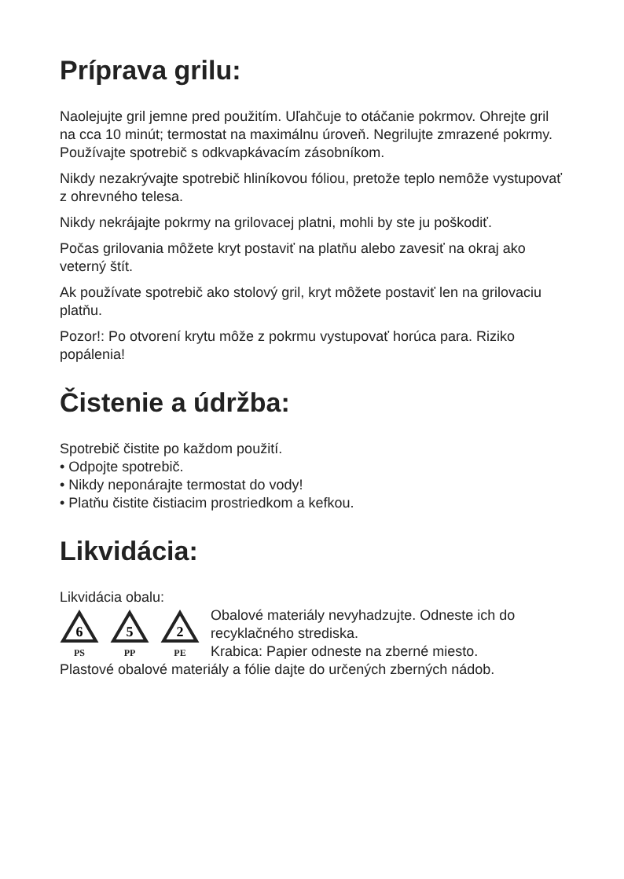Príprava grilu:
Naolejujte gril jemne pred použitím. Uľahčuje to otáčanie pokrmov. Ohrejte gril na cca 10 minút; termostat na maximálnu úroveň. Negrilujte zmrazené pokrmy. Používajte spotrebič s odkvapkávacím zásobníkom.
Nikdy nezakrývajte spotrebič hliníkovou fóliou, pretože teplo nemôže vystupovať z ohrevného telesa.
Nikdy nekrájajte pokrmy na grilovacej platni, mohli by ste ju poškodiť.
Počas grilovania môžete kryt postaviť na platňu alebo zavesiť na okraj ako veterný štít.
Ak používate spotrebič ako stolový gril, kryt môžete postaviť len na grilovaciu platňu.
Pozor!: Po otvorení krytu môže z pokrmu vystupovať horúca para. Riziko popálenia!
Čistenie a údržba:
Spotrebič čistite po každom použití.
• Odpojte spotrebič.
• Nikdy neponárajte termostat do vody!
• Platňu čistite čistiacim prostriedkom a kefkou.
Likvidácia:
Likvidácia obalu:
6
PS
5
PP
2
PE
Obalové materiály nevyhadzujte. Odneste ich do recyklačného strediska.
Krabica: Papier odneste na zberné miesto.
Plastové obalové materiály a fólie dajte do určených zberných nádob.